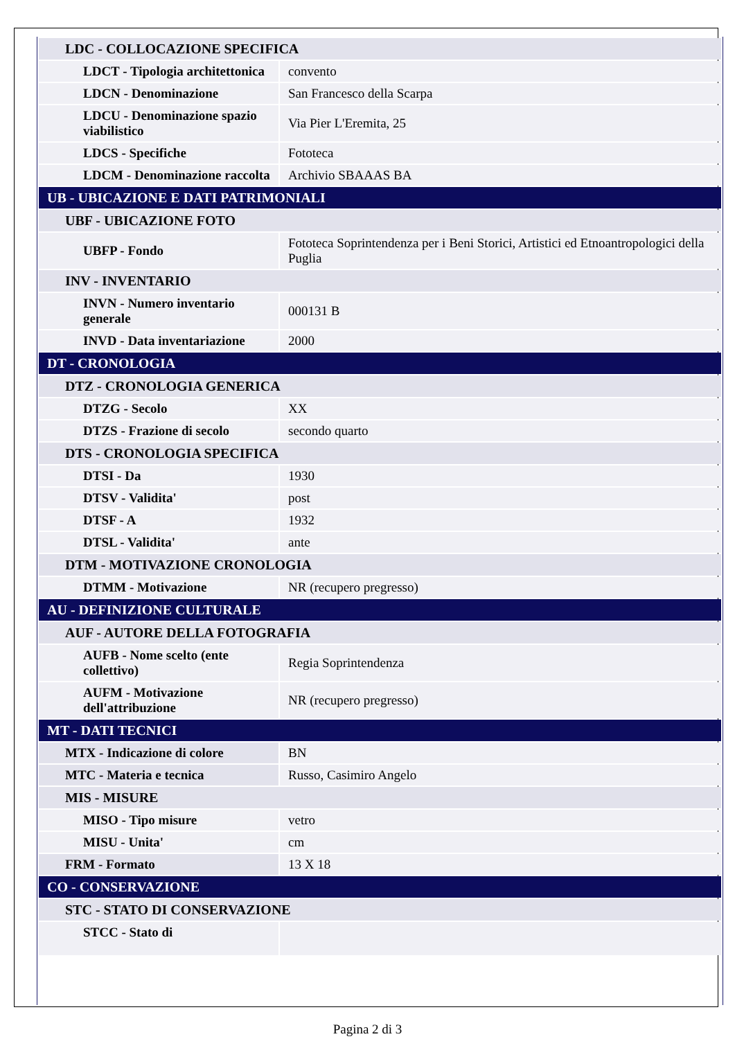| LDC - COLLOCAZIONE SPECIFICA | |
| LDCT - Tipologia architettonica | convento |
| LDCN - Denominazione | San Francesco della Scarpa |
| LDCU - Denominazione spazio viabilistico | Via Pier L'Eremita, 25 |
| LDCS - Specifiche | Fototeca |
| LDCM - Denominazione raccolta | Archivio SBAAAS BA |
| UB - UBICAZIONE E DATI PATRIMONIALI | |
| UBF - UBICAZIONE FOTO | |
| UBFP - Fondo | Fototeca Soprintendenza per i Beni Storici, Artistici ed Etnoantropologici della Puglia |
| INV - INVENTARIO | |
| INVN - Numero inventario generale | 000131 B |
| INVD - Data inventariazione | 2000 |
| DT - CRONOLOGIA | |
| DTZ - CRONOLOGIA GENERICA | |
| DTZG - Secolo | XX |
| DTZS - Frazione di secolo | secondo quarto |
| DTS - CRONOLOGIA SPECIFICA | |
| DTSI - Da | 1930 |
| DTSV - Validita' | post |
| DTSF - A | 1932 |
| DTSL - Validita' | ante |
| DTM - MOTIVAZIONE CRONOLOGIA | |
| DTMM - Motivazione | NR (recupero pregresso) |
| AU - DEFINIZIONE CULTURALE | |
| AUF - AUTORE DELLA FOTOGRAFIA | |
| AUFB - Nome scelto (ente collettivo) | Regia Soprintendenza |
| AUFM - Motivazione dell'attribuzione | NR (recupero pregresso) |
| MT - DATI TECNICI | |
| MTX - Indicazione di colore | BN |
| MTC - Materia e tecnica | Russo, Casimiro Angelo |
| MIS - MISURE | |
| MISO - Tipo misure | vetro |
| MISU - Unita' | cm |
| FRM - Formato | 13 X 18 |
| CO - CONSERVAZIONE | |
| STC - STATO DI CONSERVAZIONE | |
| STCC - Stato di | |
Pagina 2 di 3